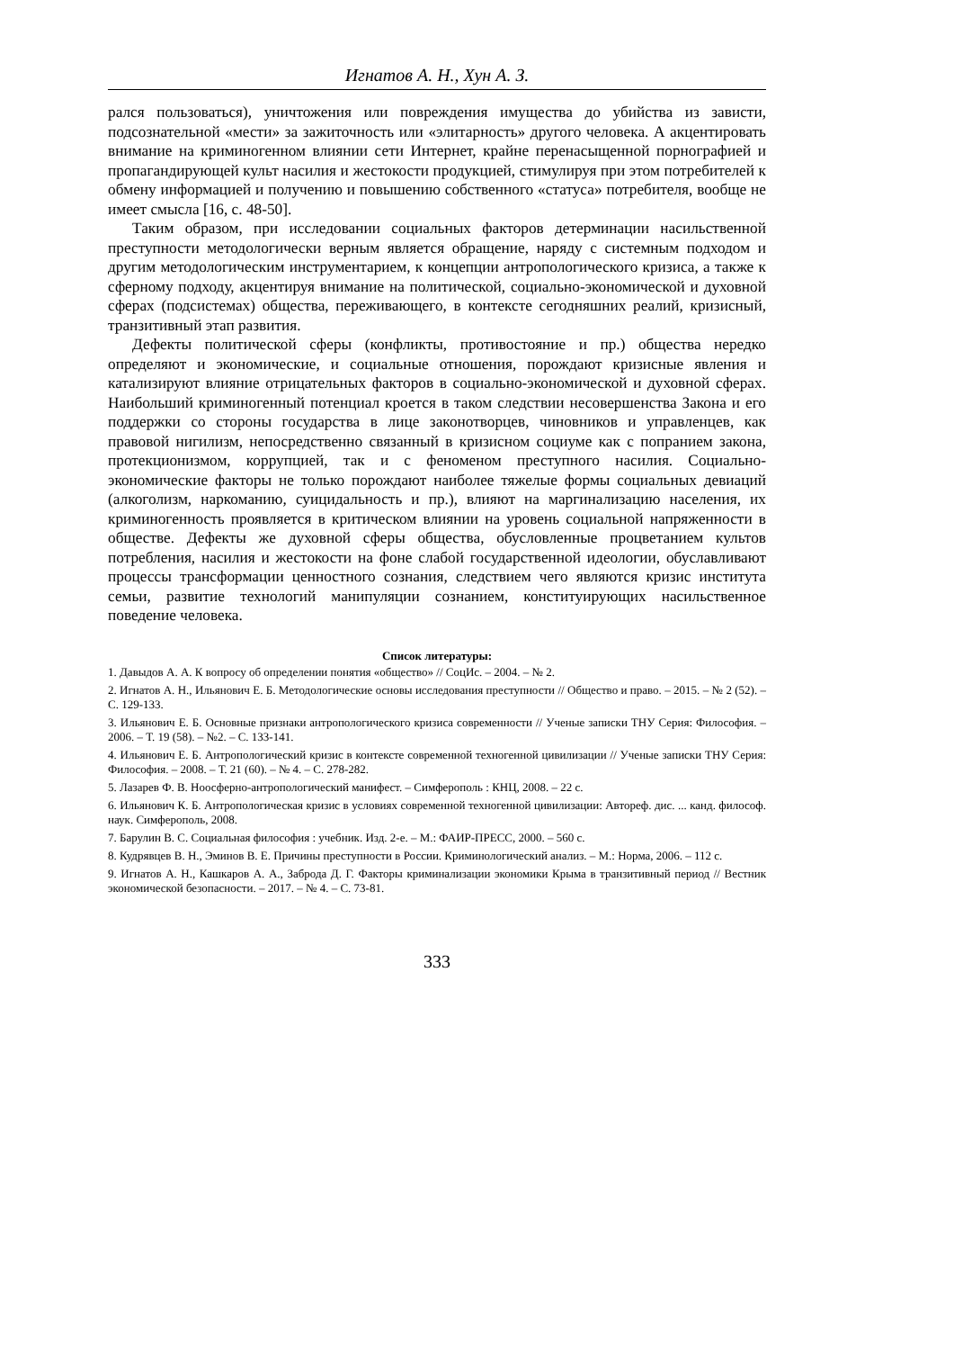Игнатов А. Н., Хун А. З.
рался пользоваться), уничтожения или повреждения имущества до убийства из зависти, подсознательной «мести» за зажиточность или «элитарность» другого человека. А акцентировать внимание на криминогенном влиянии сети Интернет, крайне перенасыщенной порнографией и пропагандирующей культ насилия и жестокости продукцией, стимулируя при этом потребителей к обмену информацией и получению и повышению собственного «статуса» потребителя, вообще не имеет смысла [16, с. 48-50].
Таким образом, при исследовании социальных факторов детерминации насильственной преступности методологически верным является обращение, наряду с системным подходом и другим методологическим инструментарием, к концепции антропологического кризиса, а также к сферному подходу, акцентируя внимание на политической, социально-экономической и духовной сферах (подсистемах) общества, переживающего, в контексте сегодняшних реалий, кризисный, транзитивный этап развития.
Дефекты политической сферы (конфликты, противостояние и пр.) общества нередко определяют и экономические, и социальные отношения, порождают кризисные явления и катализируют влияние отрицательных факторов в социально-экономической и духовной сферах. Наибольший криминогенный потенциал кроется в таком следствии несовершенства Закона и его поддержки со стороны государства в лице законотворцев, чиновников и управленцев, как правовой нигилизм, непосредственно связанный в кризисном социуме как с попранием закона, протекционизмом, коррупцией, так и с феноменом преступного насилия. Социально-экономические факторы не только порождают наиболее тяжелые формы социальных девиаций (алкоголизм, наркоманию, суицидальность и пр.), влияют на маргинализацию населения, их криминогенность проявляется в критическом влиянии на уровень социальной напряженности в обществе. Дефекты же духовной сферы общества, обусловленные процветанием культов потребления, насилия и жестокости на фоне слабой государственной идеологии, обуславливают процессы трансформации ценностного сознания, следствием чего являются кризис института семьи, развитие технологий манипуляции сознанием, конституирующих насильственное поведение человека.
Список литературы:
1. Давыдов А. А. К вопросу об определении понятия «общество» // СоцИс. – 2004. – № 2.
2. Игнатов А. Н., Ильянович Е. Б. Методологические основы исследования преступности // Общество и право. – 2015. – № 2 (52). – С. 129-133.
3. Ильянович Е. Б. Основные признаки антропологического кризиса современности // Ученые записки ТНУ Серия: Философия. – 2006. – Т. 19 (58). – №2. – С. 133-141.
4. Ильянович Е. Б. Антропологический кризис в контексте современной техногенной цивилизации // Ученые записки ТНУ Серия: Философия. – 2008. – Т. 21 (60). – № 4. – С. 278-282.
5. Лазарев Ф. В. Ноосферно-антропологический манифест. – Симферополь : КНЦ, 2008. – 22 с.
6. Ильянович К. Б. Антропологическая кризис в условиях современной техногенной цивилизации: Автореф. дис. ... канд. философ. наук. Симферополь, 2008.
7. Барулин В. С. Социальная философия : учебник. Изд. 2-е. – М.: ФАИР-ПРЕСС, 2000. – 560 с.
8. Кудрявцев В. Н., Эминов В. Е. Причины преступности в России. Криминологический анализ. – М.: Норма, 2006. – 112 с.
9. Игнатов А. Н., Кашкаров А. А., Заброда Д. Г. Факторы криминализации экономики Крыма в транзитивный период // Вестник экономической безопасности. – 2017. – № 4. – С. 73-81.
333